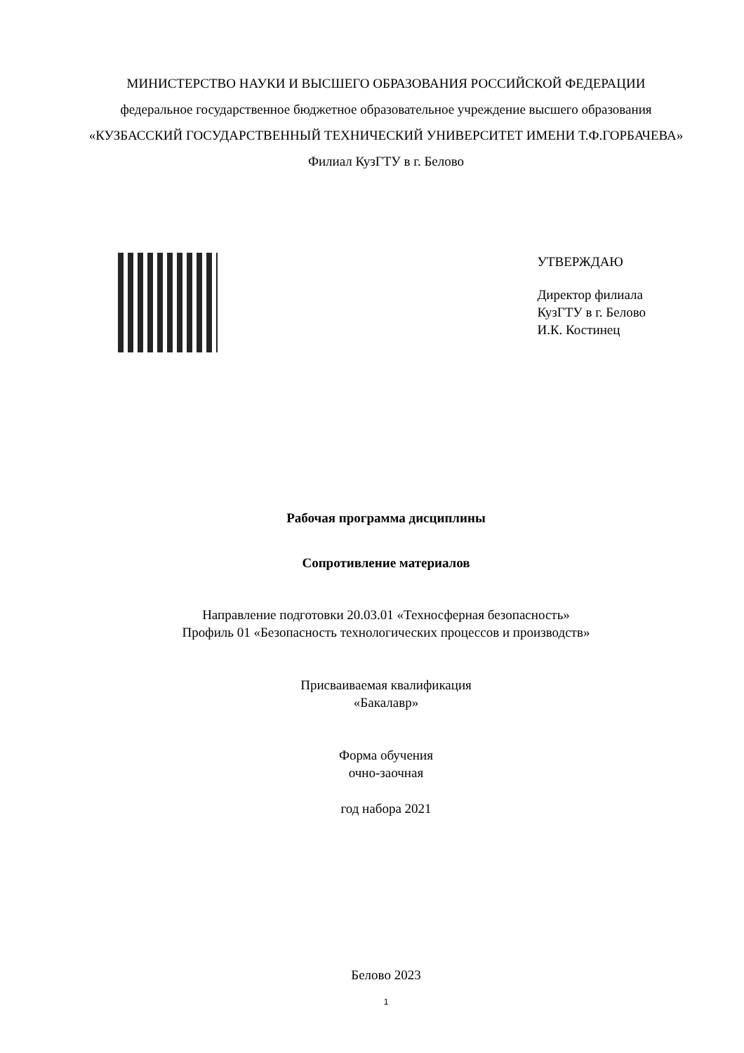МИНИСТЕРСТВО НАУКИ И ВЫСШЕГО ОБРАЗОВАНИЯ РОССИЙСКОЙ ФЕДЕРАЦИИ
федеральное государственное бюджетное образовательное учреждение высшего образования
«КУЗБАССКИЙ ГОСУДАРСТВЕННЫЙ ТЕХНИЧЕСКИЙ УНИВЕРСИТЕТ ИМЕНИ Т.Ф.ГОРБАЧЕВА»
Филиал КузГТУ в г. Белово
УТВЕРЖДАЮ
Директор филиала
КузГТУ в г. Белово
И.К. Костинец
Рабочая программа дисциплины
Сопротивление материалов
Направление подготовки 20.03.01 «Техносферная безопасность»
Профиль 01 «Безопасность технологических процессов и производств»
Присваиваемая квалификация
«Бакалавр»
Форма обучения
очно-заочная
год набора 2021
Белово 2023
1